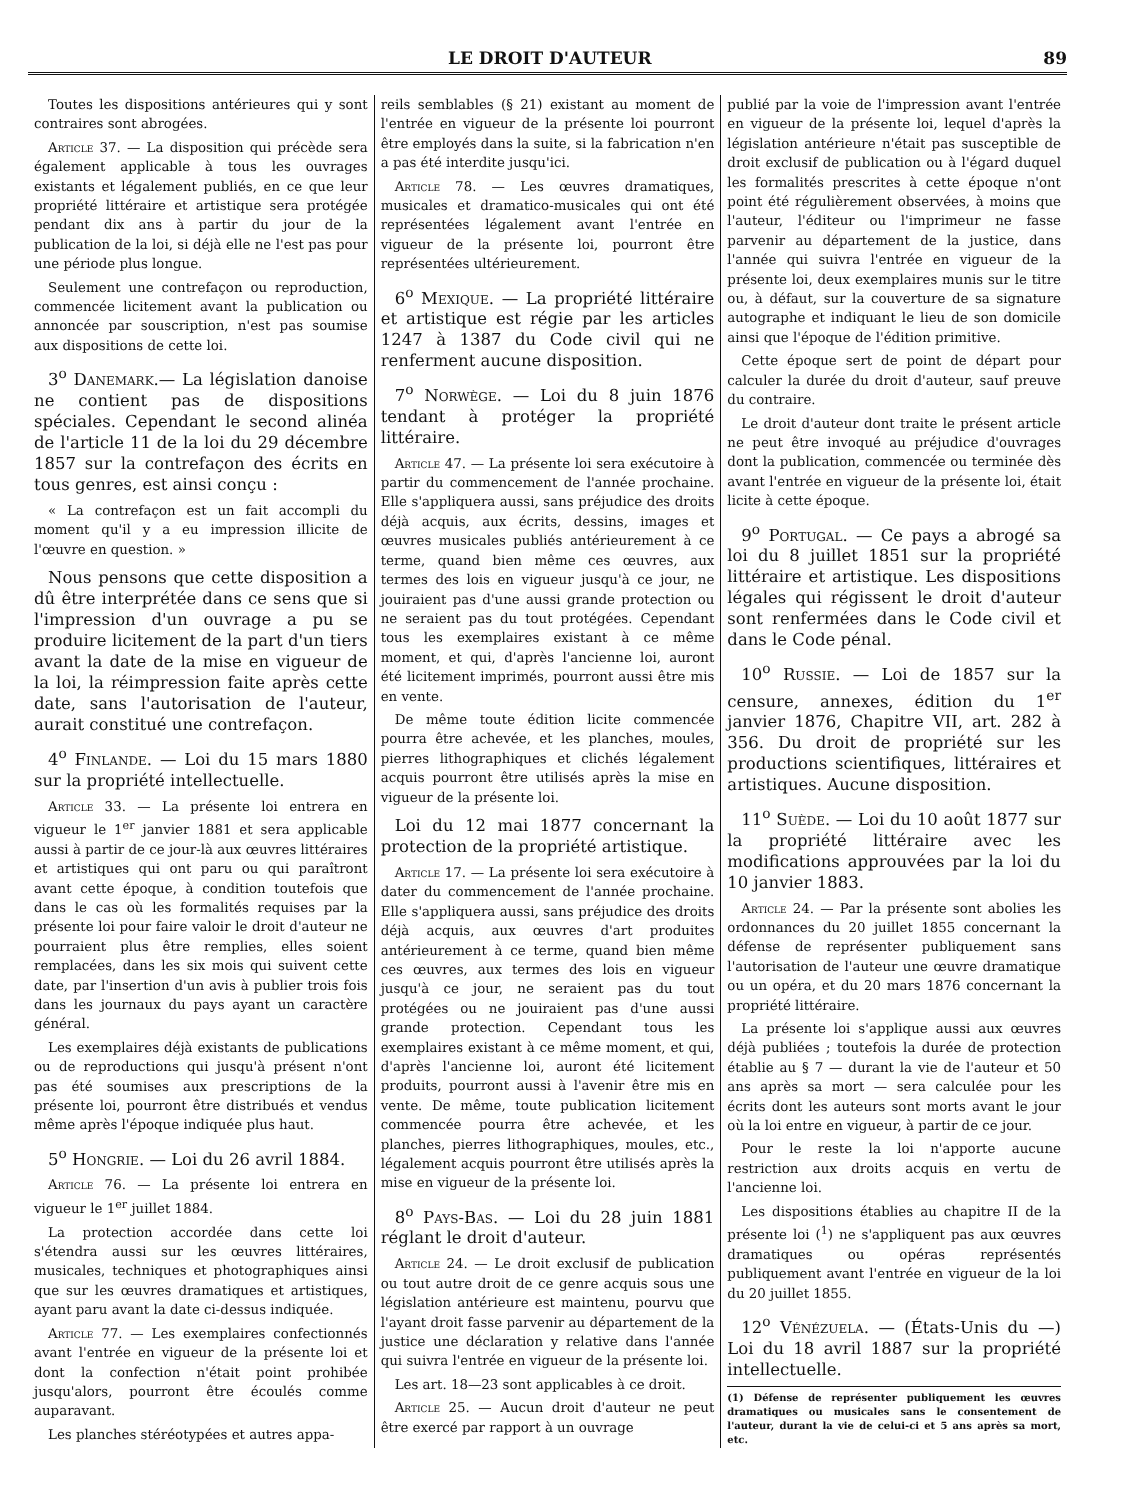LE DROIT D'AUTEUR 89
Toutes les dispositions antérieures qui y sont contraires sont abrogées.
Article 37. — La disposition qui précède sera également applicable à tous les ouvrages existants et légalement publiés, en ce que leur propriété littéraire et artistique sera protégée pendant dix ans à partir du jour de la publication de la loi, si déjà elle ne l'est pas pour une période plus longue.
Seulement une contrefaçon ou reproduction, commencée licitement avant la publication ou annoncée par souscription, n'est pas soumise aux dispositions de cette loi.
3<sup>o</sup> Danemark.— La législation danoise ne contient pas de dispositions spéciales. Cependant le second alinéa de l'article 11 de la loi du 29 décembre 1857 sur la contrefaçon des écrits en tous genres, est ainsi conçu :
« La contrefaçon est un fait accompli du moment qu'il y a eu impression illicite de l'œuvre en question. »
Nous pensons que cette disposition a dû être interprétée dans ce sens que si l'impression d'un ouvrage a pu se produire licitement de la part d'un tiers avant la date de la mise en vigueur de la loi, la réimpression faite après cette date, sans l'autorisation de l'auteur, aurait constitué une contrefaçon.
4<sup>o</sup> Finlande. — Loi du 15 mars 1880 sur la propriété intellectuelle.
Article 33. — La présente loi entrera en vigueur le 1<sup>er</sup> janvier 1881 et sera applicable aussi à partir de ce jour-là aux œuvres littéraires et artistiques qui ont paru ou qui paraîtront avant cette époque, à condition toutefois que dans le cas où les formalités requises par la présente loi pour faire valoir le droit d'auteur ne pourraient plus être remplies, elles soient remplacées, dans les six mois qui suivent cette date, par l'insertion d'un avis à publier trois fois dans les journaux du pays ayant un caractère général.
Les exemplaires déjà existants de publications ou de reproductions qui jusqu'à présent n'ont pas été soumises aux prescriptions de la présente loi, pourront être distribués et vendus même après l'époque indiquée plus haut.
5<sup>o</sup> Hongrie. — Loi du 26 avril 1884.
Article 76. — La présente loi entrera en vigueur le 1<sup>er</sup> juillet 1884.
La protection accordée dans cette loi s'étendra aussi sur les œuvres littéraires, musicales, techniques et photographiques ainsi que sur les œuvres dramatiques et artistiques, ayant paru avant la date ci-dessus indiquée.
Article 77. — Les exemplaires confectionnés avant l'entrée en vigueur de la présente loi et dont la confection n'était point prohibée jusqu'alors, pourront être écoulés comme auparavant.
Les planches stéréotypées et autres appa-
reils semblables (§ 21) existant au moment de l'entrée en vigueur de la présente loi pourront être employés dans la suite, si la fabrication n'en a pas été interdite jusqu'ici.
Article 78. — Les œuvres dramatiques, musicales et dramatico-musicales qui ont été représentées légalement avant l'entrée en vigueur de la présente loi, pourront être représentées ultérieurement.
6<sup>o</sup> Mexique. — La propriété littéraire et artistique est régie par les articles 1247 à 1387 du Code civil qui ne renferment aucune disposition.
7<sup>o</sup> Norwège. — Loi du 8 juin 1876 tendant à protéger la propriété littéraire.
Article 47. — La présente loi sera exécutoire à partir du commencement de l'année prochaine. Elle s'appliquera aussi, sans préjudice des droits déjà acquis, aux écrits, dessins, images et œuvres musicales publiés antérieurement à ce terme, quand bien même ces œuvres, aux termes des lois en vigueur jusqu'à ce jour, ne jouiraient pas d'une aussi grande protection ou ne seraient pas du tout protégées. Cependant tous les exemplaires existant à ce même moment, et qui, d'après l'ancienne loi, auront été licitement imprimés, pourront aussi être mis en vente.
De même toute édition licite commencée pourra être achevée, et les planches, moules, pierres lithographiques et clichés légalement acquis pourront être utilisés après la mise en vigueur de la présente loi.
Loi du 12 mai 1877 concernant la protection de la propriété artistique.
Article 17. — La présente loi sera exécutoire à dater du commencement de l'année prochaine. Elle s'appliquera aussi, sans préjudice des droits déjà acquis, aux œuvres d'art produites antérieurement à ce terme, quand bien même ces œuvres, aux termes des lois en vigueur jusqu'à ce jour, ne seraient pas du tout protégées ou ne jouiraient pas d'une aussi grande protection. Cependant tous les exemplaires existant à ce même moment, et qui, d'après l'ancienne loi, auront été licitement produits, pourront aussi à l'avenir être mis en vente. De même, toute publication licitement commencée pourra être achevée, et les planches, pierres lithographiques, moules, etc., légalement acquis pourront être utilisés après la mise en vigueur de la présente loi.
8<sup>o</sup> Pays-Bas. — Loi du 28 juin 1881 réglant le droit d'auteur.
Article 24. — Le droit exclusif de publication ou tout autre droit de ce genre acquis sous une législation antérieure est maintenu, pourvu que l'ayant droit fasse parvenir au département de la justice une déclaration y relative dans l'année qui suivra l'entrée en vigueur de la présente loi.
Les art. 18—23 sont applicables à ce droit.
Article 25. — Aucun droit d'auteur ne peut être exercé par rapport à un ouvrage
publié par la voie de l'impression avant l'entrée en vigueur de la présente loi, lequel d'après la législation antérieure n'était pas susceptible de droit exclusif de publication ou à l'égard duquel les formalités prescrites à cette époque n'ont point été régulièrement observées, à moins que l'auteur, l'éditeur ou l'imprimeur ne fasse parvenir au département de la justice, dans l'année qui suivra l'entrée en vigueur de la présente loi, deux exemplaires munis sur le titre ou, à défaut, sur la couverture de sa signature autographe et indiquant le lieu de son domicile ainsi que l'époque de l'édition primitive.
Cette époque sert de point de départ pour calculer la durée du droit d'auteur, sauf preuve du contraire.
Le droit d'auteur dont traite le présent article ne peut être invoqué au préjudice d'ouvrages dont la publication, commencée ou terminée dès avant l'entrée en vigueur de la présente loi, était licite à cette époque.
9<sup>o</sup> Portugal. — Ce pays a abrogé sa loi du 8 juillet 1851 sur la propriété littéraire et artistique. Les dispositions légales qui régissent le droit d'auteur sont renfermées dans le Code civil et dans le Code pénal.
10<sup>o</sup> Russie. — Loi de 1857 sur la censure, annexes, édition du 1<sup>er</sup> janvier 1876, Chapitre VII, art. 282 à 356. Du droit de propriété sur les productions scientifiques, littéraires et artistiques. Aucune disposition.
11<sup>o</sup> Suède. — Loi du 10 août 1877 sur la propriété littéraire avec les modifications approuvées par la loi du 10 janvier 1883.
Article 24. — Par la présente sont abolies les ordonnances du 20 juillet 1855 concernant la défense de représenter publiquement sans l'autorisation de l'auteur une œuvre dramatique ou un opéra, et du 20 mars 1876 concernant la propriété littéraire.
La présente loi s'applique aussi aux œuvres déjà publiées ; toutefois la durée de protection établie au § 7 — durant la vie de l'auteur et 50 ans après sa mort — sera calculée pour les écrits dont les auteurs sont morts avant le jour où la loi entre en vigueur, à partir de ce jour.
Pour le reste la loi n'apporte aucune restriction aux droits acquis en vertu de l'ancienne loi.
Les dispositions établies au chapitre II de la présente loi (<sup>1</sup>) ne s'appliquent pas aux œuvres dramatiques ou opéras représentés publiquement avant l'entrée en vigueur de la loi du 20 juillet 1855.
12<sup>o</sup> Vénézuela. — (États-Unis du —) Loi du 18 avril 1887 sur la propriété intellectuelle.
(1) Défense de représenter publiquement les œuvres dramatiques ou musicales sans le consentement de l'auteur, durant la vie de celui-ci et 5 ans après sa mort, etc.